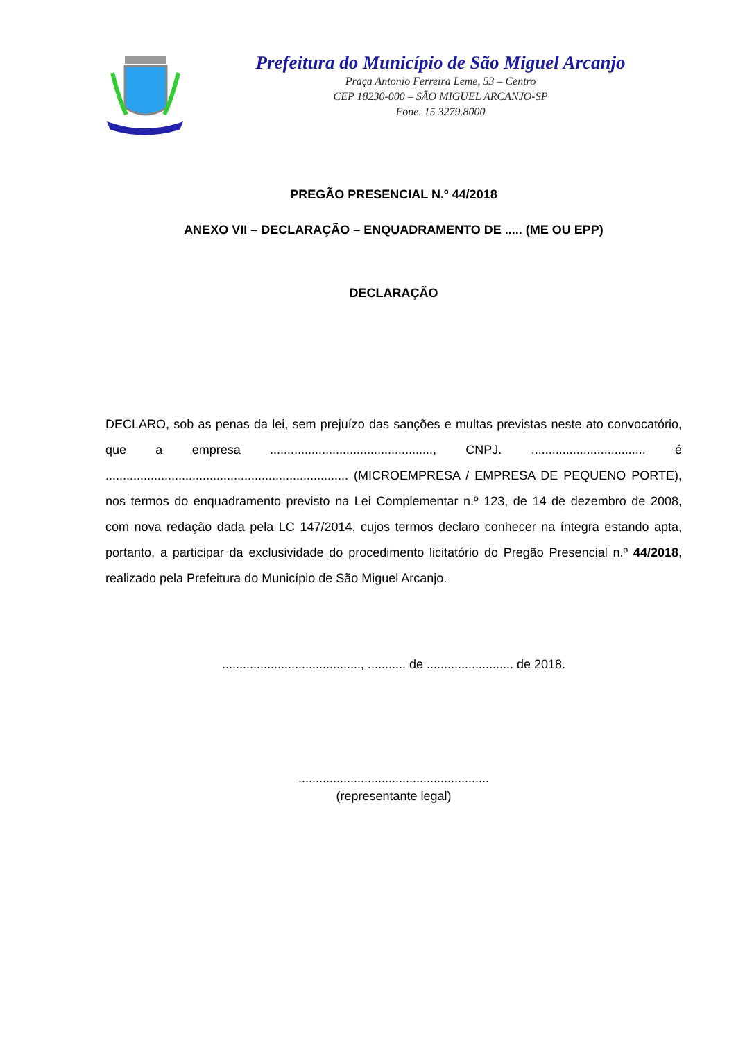Prefeitura do Município de São Miguel Arcanjo
Praça Antonio Ferreira Leme, 53 – Centro
CEP 18230-000 – SÃO MIGUEL ARCANJO-SP
Fone. 15 3279.8000
PREGÃO PRESENCIAL N.º 44/2018
ANEXO VII – DECLARAÇÃO – ENQUADRAMENTO DE ..... (ME OU EPP)
DECLARAÇÃO
DECLARO, sob as penas da lei, sem prejuízo das sanções e multas previstas neste ato convocatório, que a empresa ..............................................., CNPJ. ................................, é ...................................................................... (MICROEMPRESA / EMPRESA DE PEQUENO PORTE), nos termos do enquadramento previsto na Lei Complementar n.º 123, de 14 de dezembro de 2008, com nova redação dada pela LC 147/2014, cujos termos declaro conhecer na íntegra estando apta, portanto, a participar da exclusividade do procedimento licitatório do Pregão Presencial n.º 44/2018, realizado pela Prefeitura do Município de São Miguel Arcanjo.
........................................, ........... de ......................... de 2018.
.......................................................
(representante legal)